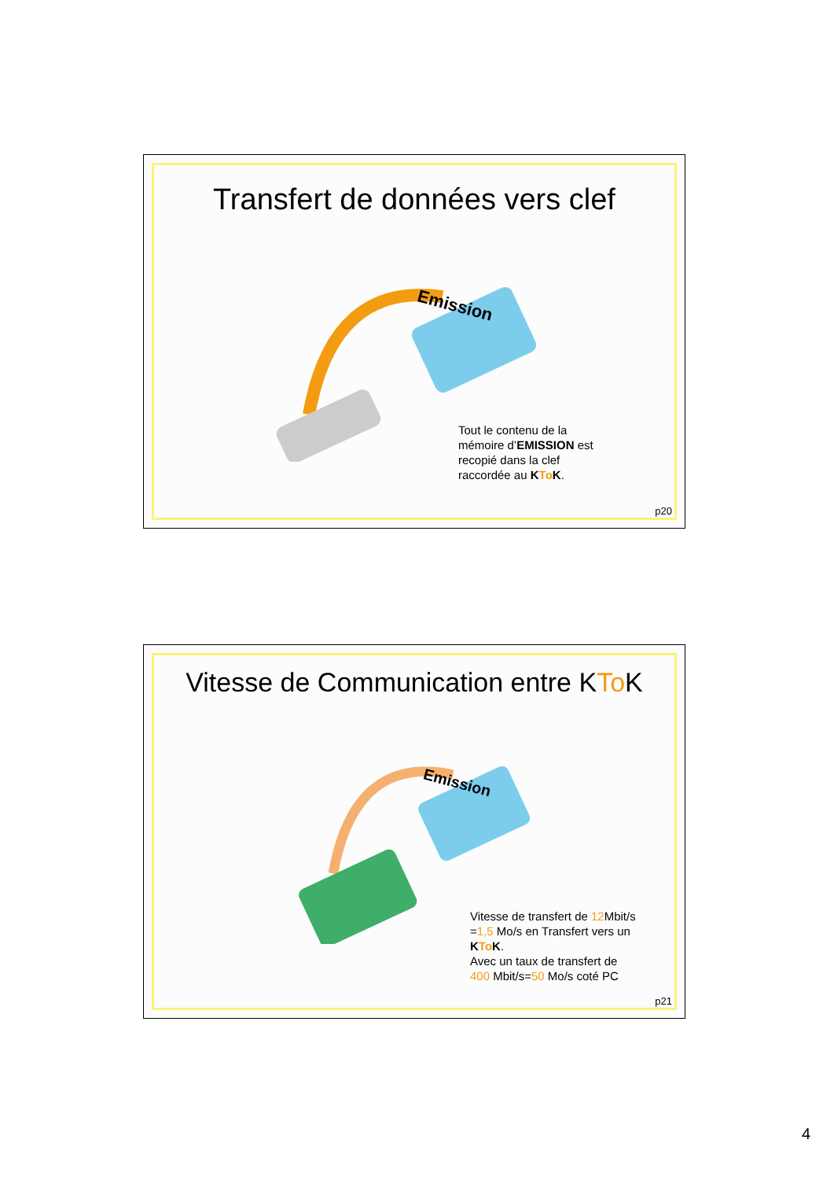Transfert de données vers clef
Emission
Tout le contenu de la
mémoire d’EMISSION est
recopié dans la clef
raccordée au KTo K.
p20
Vitesse de Communication entre KTo K
Emission
Vitesse de transfert de 12 Mbit/s
=1,5 Mo/s en Transfert vers un
KTo K.
Avec un taux de transfert de
400 Mbit/s=50 Mo/s coté PC
p21
4